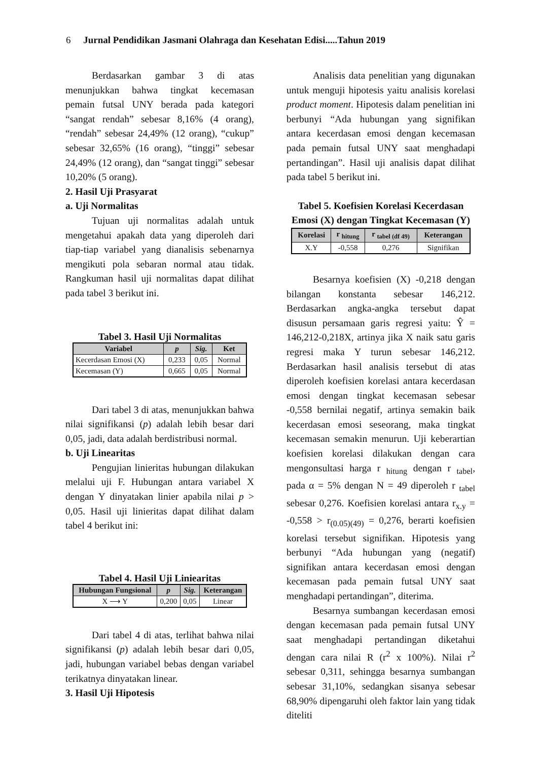6 Jurnal Pendidikan Jasmani Olahraga dan Kesehatan Edisi.....Tahun 2019
Berdasarkan gambar 3 di atas menunjukkan bahwa tingkat kecemasan pemain futsal UNY berada pada kategori “sangat rendah” sebesar 8,16% (4 orang), “rendah” sebesar 24,49% (12 orang), “cukup” sebesar 32,65% (16 orang), “tinggi” sebesar 24,49% (12 orang), dan “sangat tinggi” sebesar 10,20% (5 orang).
2. Hasil Uji Prasyarat
a. Uji Normalitas
Tujuan uji normalitas adalah untuk mengetahui apakah data yang diperoleh dari tiap-tiap variabel yang dianalisis sebenarnya mengikuti pola sebaran normal atau tidak. Rangkuman hasil uji normalitas dapat dilihat pada tabel 3 berikut ini.
Tabel 3. Hasil Uji Normalitas
| Variabel | p | Sig. | Ket |
| --- | --- | --- | --- |
| Kecerdasan Emosi (X) | 0,233 | 0,05 | Normal |
| Kecemasan (Y) | 0,665 | 0,05 | Normal |
Dari tabel 3 di atas, menunjukkan bahwa nilai signifikansi (p) adalah lebih besar dari 0,05, jadi, data adalah berdistribusi normal.
b. Uji Linearitas
Pengujian linieritas hubungan dilakukan melalui uji F. Hubungan antara variabel X dengan Y dinyatakan linier apabila nilai p > 0,05. Hasil uji linieritas dapat dilihat dalam tabel 4 berikut ini:
Tabel 4. Hasil Uji Liniearitas
| Hubungan Fungsional | p | Sig. | Keterangan |
| --- | --- | --- | --- |
| X ⟶ Y | 0,200 | 0,05 | Linear |
Dari tabel 4 di atas, terlihat bahwa nilai signifikansi (p) adalah lebih besar dari 0,05, jadi, hubungan variabel bebas dengan variabel terikatnya dinyatakan linear.
3. Hasil Uji Hipotesis
Analisis data penelitian yang digunakan untuk menguji hipotesis yaitu analisis korelasi product moment. Hipotesis dalam penelitian ini berbunyi “Ada hubungan yang signifikan antara kecerdasan emosi dengan kecemasan pada pemain futsal UNY saat menghadapi pertandingan”. Hasil uji analisis dapat dilihat pada tabel 5 berikut ini.
Tabel 5. Koefisien Korelasi Kecerdasan Emosi (X) dengan Tingkat Kecemasan (Y)
| Korelasi | r <sub>hitung</sub> | r <sub>tabel (df 49)</sub> | Keterangan |
| --- | --- | --- | --- |
| X.Y | -0,558 | 0,276 | Signifikan |
Besarnya koefisien (X) -0,218 dengan bilangan konstanta sebesar 146,212. Berdasarkan angka-angka tersebut dapat disusun persamaan garis regresi yaitu: Ŷ = 146,212-0,218X, artinya jika X naik satu garis regresi maka Y turun sebesar 146,212. Berdasarkan hasil analisis tersebut di atas diperoleh koefisien korelasi antara kecerdasan emosi dengan tingkat kecemasan sebesar -0,558 bernilai negatif, artinya semakin baik kecerdasan emosi seseorang, maka tingkat kecemasan semakin menurun. Uji keberartian koefisien korelasi dilakukan dengan cara mengonsultasi harga r <sub>hitung</sub> dengan r <sub>tabel</sub>, pada α = 5% dengan N = 49 diperoleh r <sub>tabel</sub> sebesar 0,276. Koefisien korelasi antara r<sub>x.y</sub> = -0,558 > r<sub>(0.05)(49)</sub> = 0,276, berarti koefisien korelasi tersebut signifikan. Hipotesis yang berbunyi “Ada hubungan yang (negatif) signifikan antara kecerdasan emosi dengan kecemasan pada pemain futsal UNY saat menghadapi pertandingan”, diterima.
Besarnya sumbangan kecerdasan emosi dengan kecemasan pada pemain futsal UNY saat menghadapi pertandingan diketahui dengan cara nilai R (r<sup>2</sup> x 100%). Nilai r<sup>2</sup> sebesar 0,311, sehingga besarnya sumbangan sebesar 31,10%, sedangkan sisanya sebesar 68,90% dipengaruhi oleh faktor lain yang tidak diteliti